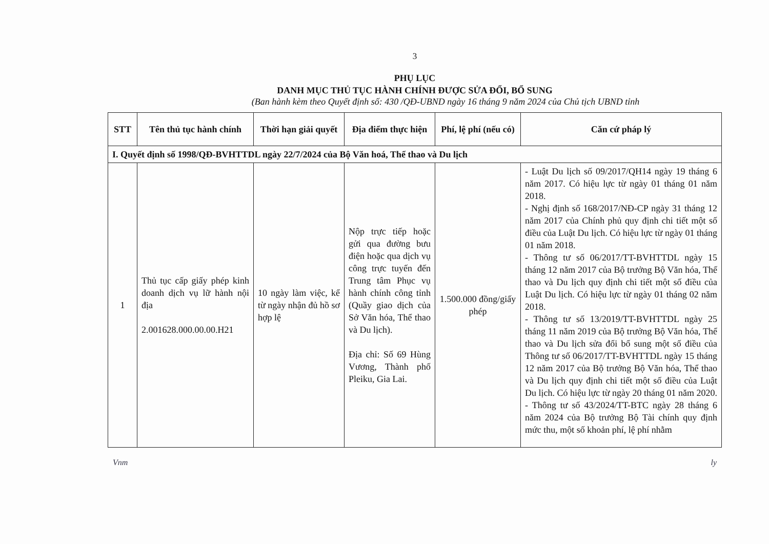3
PHỤ LỤC
DANH MỤC THỦ TỤC HÀNH CHÍNH ĐƯỢC SỬA ĐỔI, BỔ SUNG
(Ban hành kèm theo Quyết định số: 430 /QĐ-UBND ngày 16 tháng 9 năm 2024 của Chủ tịch UBND tỉnh
| STT | Tên thủ tục hành chính | Thời hạn giải quyết | Địa điểm thực hiện | Phí, lệ phí (nếu có) | Căn cứ pháp lý |
| --- | --- | --- | --- | --- | --- |
| I. Quyết định số 1998/QĐ-BVHTTDL ngày 22/7/2024 của Bộ Văn hoá, Thể thao và Du lịch | | | | | |
| 1 | Thủ tục cấp giấy phép kinh doanh dịch vụ lữ hành nội địa 2.001628.000.00.00.H21 | 10 ngày làm việc, kể từ ngày nhận đủ hồ sơ hợp lệ | Nộp trực tiếp hoặc gửi qua đường bưu điện hoặc qua dịch vụ công trực tuyến đến Trung tâm Phục vụ hành chính công tỉnh (Quầy giao dịch của Sở Văn hóa, Thể thao và Du lịch). Địa chỉ: Số 69 Hùng Vương, Thành phố Pleiku, Gia Lai. | 1.500.000 đồng/giấy phép | - Luật Du lịch số 09/2017/QH14 ngày 19 tháng 6 năm 2017. Có hiệu lực từ ngày 01 tháng 01 năm 2018. - Nghị định số 168/2017/NĐ-CP ngày 31 tháng 12 năm 2017 của Chính phủ quy định chi tiết một số điều của Luật Du lịch. Có hiệu lực từ ngày 01 tháng 01 năm 2018. - Thông tư số 06/2017/TT-BVHTTDL ngày 15 tháng 12 năm 2017 của Bộ trưởng Bộ Văn hóa, Thể thao và Du lịch quy định chi tiết một số điều của Luật Du lịch. Có hiệu lực từ ngày 01 tháng 02 năm 2018. - Thông tư số 13/2019/TT-BVHTTDL ngày 25 tháng 11 năm 2019 của Bộ trưởng Bộ Văn hóa, Thể thao và Du lịch sửa đổi bổ sung một số điều của Thông tư số 06/2017/TT-BVHTTDL ngày 15 tháng 12 năm 2017 của Bộ trưởng Bộ Văn hóa, Thể thao và Du lịch quy định chi tiết một số điều của Luật Du lịch. Có hiệu lực từ ngày 20 tháng 01 năm 2020. - Thông tư số 43/2024/TT-BTC ngày 28 tháng 6 năm 2024 của Bộ trưởng Bộ Tài chính quy định mức thu, một số khoản phí, lệ phí nhằm |
Vnm ly